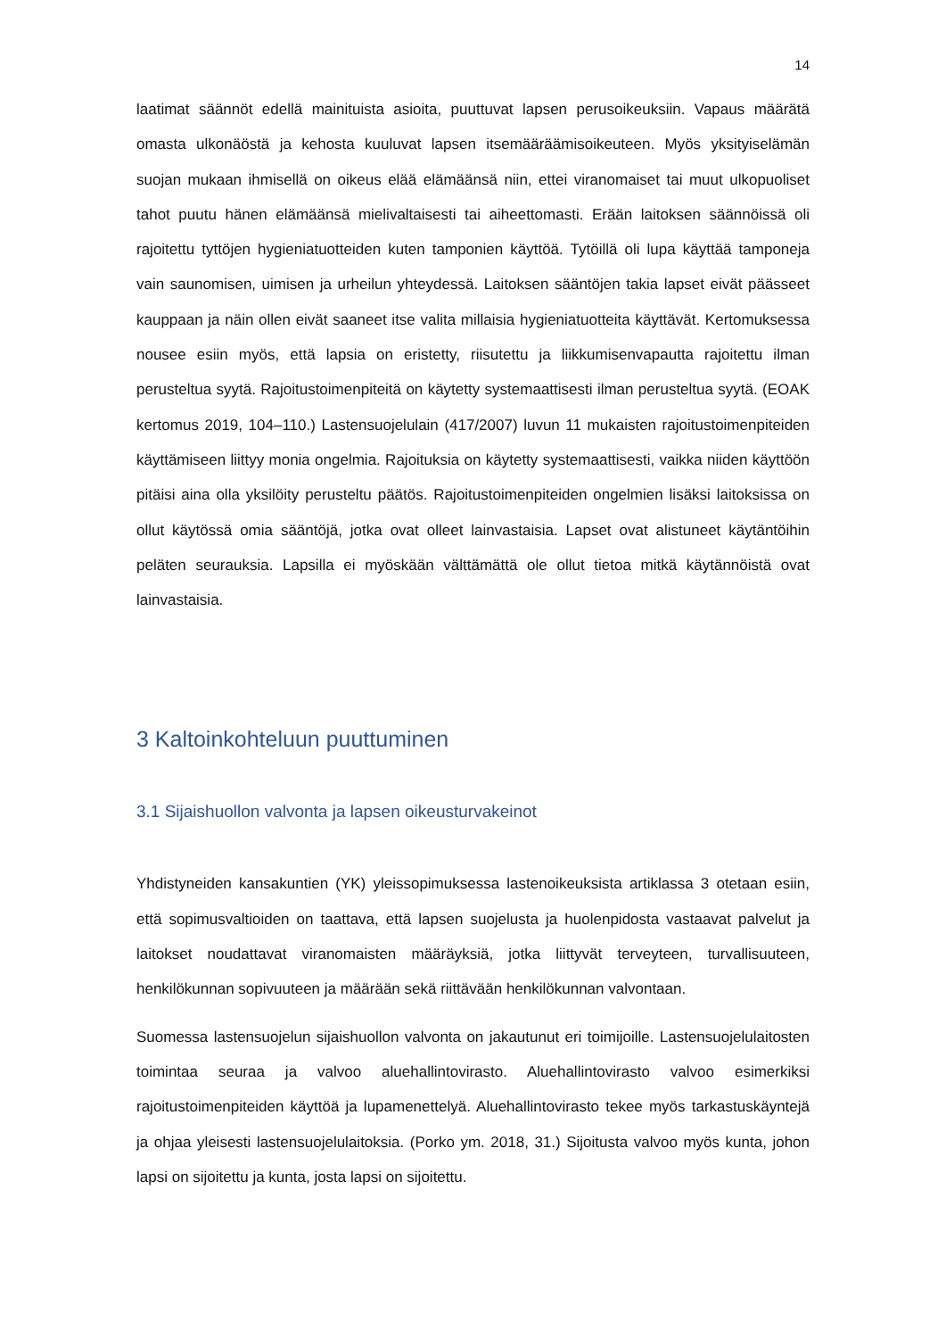14
laatimat säännöt edellä mainituista asioita, puuttuvat lapsen perusoikeuksiin. Vapaus määrätä omasta ulkonäöstä ja kehosta kuuluvat lapsen itsemääräämisoikeuteen. Myös yksityiselämän suojan mukaan ihmisellä on oikeus elää elämäänsä niin, ettei viranomaiset tai muut ulkopuoliset tahot puutu hänen elämäänsä mielivaltaisesti tai aiheettomasti. Erään laitoksen säännöissä oli rajoitettu tyttöjen hygieniatuotteiden kuten tamponien käyttöä. Tytöillä oli lupa käyttää tamponeja vain saunomisen, uimisen ja urheilun yhteydessä. Laitoksen sääntöjen takia lapset eivät päässeet kauppaan ja näin ollen eivät saaneet itse valita millaisia hygieniatuotteita käyttävät. Kertomuksessa nousee esiin myös, että lapsia on eristetty, riisutettu ja liikkumisenvapautta rajoitettu ilman perusteltua syytä. Rajoitustoimenpiteitä on käytetty systemaattisesti ilman perusteltua syytä. (EOAK kertomus 2019, 104–110.) Lastensuojelulain (417/2007) luvun 11 mukaisten rajoitustoimenpiteiden käyttämiseen liittyy monia ongelmia. Rajoituksia on käytetty systemaattisesti, vaikka niiden käyttöön pitäisi aina olla yksilöity perusteltu päätös. Rajoitustoimenpiteiden ongelmien lisäksi laitoksissa on ollut käytössä omia sääntöjä, jotka ovat olleet lainvastaisia. Lapset ovat alistuneet käytäntöihin peläten seurauksia. Lapsilla ei myöskään välttämättä ole ollut tietoa mitkä käytännöistä ovat lainvastaisia.
3 Kaltoinkohteluun puuttuminen
3.1 Sijaishuollon valvonta ja lapsen oikeusturvakeinot
Yhdistyneiden kansakuntien (YK) yleissopimuksessa lastenoikeuksista artiklassa 3 otetaan esiin, että sopimusvaltioiden on taattava, että lapsen suojelusta ja huolenpidosta vastaavat palvelut ja laitokset noudattavat viranomaisten määräyksiä, jotka liittyvät terveyteen, turvallisuuteen, henkilökunnan sopivuuteen ja määrään sekä riittävään henkilökunnan valvontaan.
Suomessa lastensuojelun sijaishuollon valvonta on jakautunut eri toimijoille. Lastensuojelulaitosten toimintaa seuraa ja valvoo aluehallintovirasto. Aluehallintovirasto valvoo esimerkiksi rajoitustoimenpiteiden käyttöä ja lupamenettelyä. Aluehallintovirasto tekee myös tarkastuskäyntejä ja ohjaa yleisesti lastensuojelulaitoksia. (Porko ym. 2018, 31.) Sijoitusta valvoo myös kunta, johon lapsi on sijoitettu ja kunta, josta lapsi on sijoitettu.